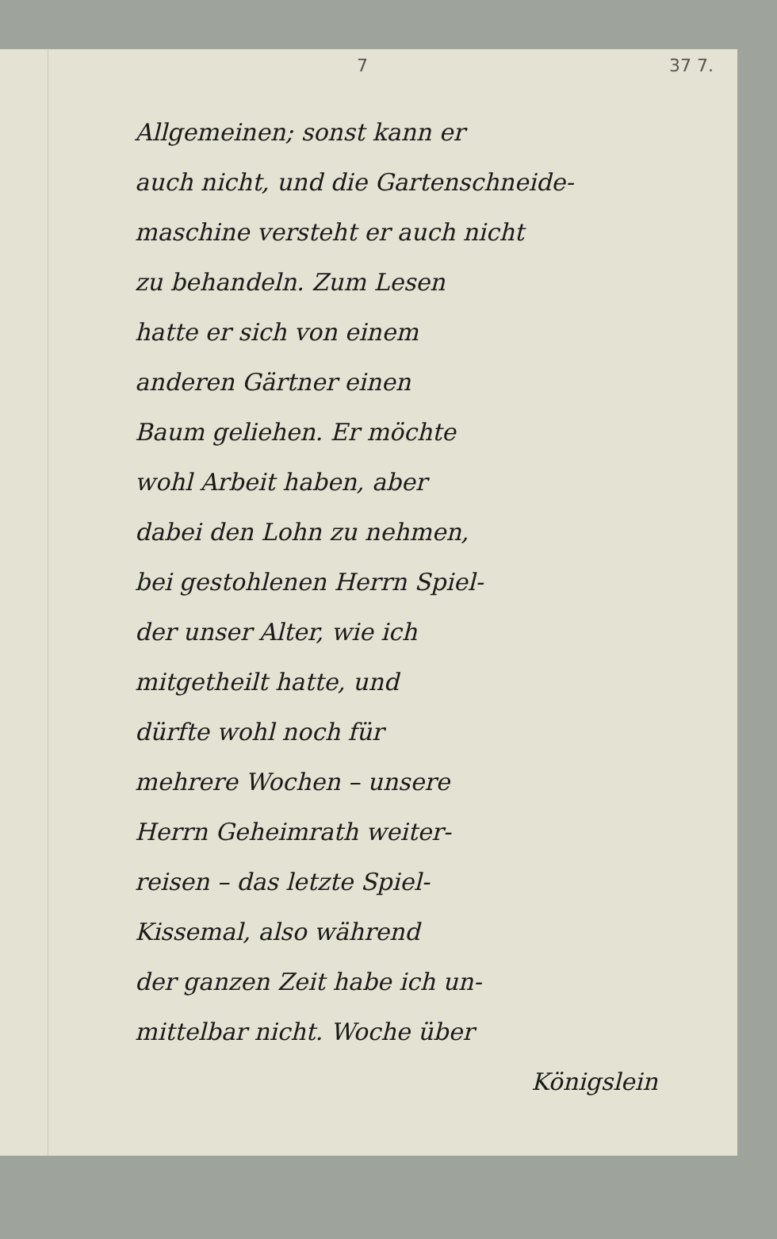7 37 7.
Allgemeinen; sonst kann er
auch nicht, und die Gartenschneide-
maschine versteht er auch nicht
zu behandeln. Zum Lesen
hatte er sich von einem
anderen Gärtner einen
Baum geliehen. Er möchte
wohl Arbeit haben, aber
dabei den Lohn zu nehmen,
bei gestohlenen Herrn Spiel-
der unser Alter, wie ich
mitgetheilt hatte, und
dürfte wohl noch für
mehrere Wochen – unsere
Herrn Geheimrath weiter-
reisen – das letzte Spiel-
Kissemal, also während
der ganzen Zeit habe ich un-
mittelbar nicht. Woche über
Königslein